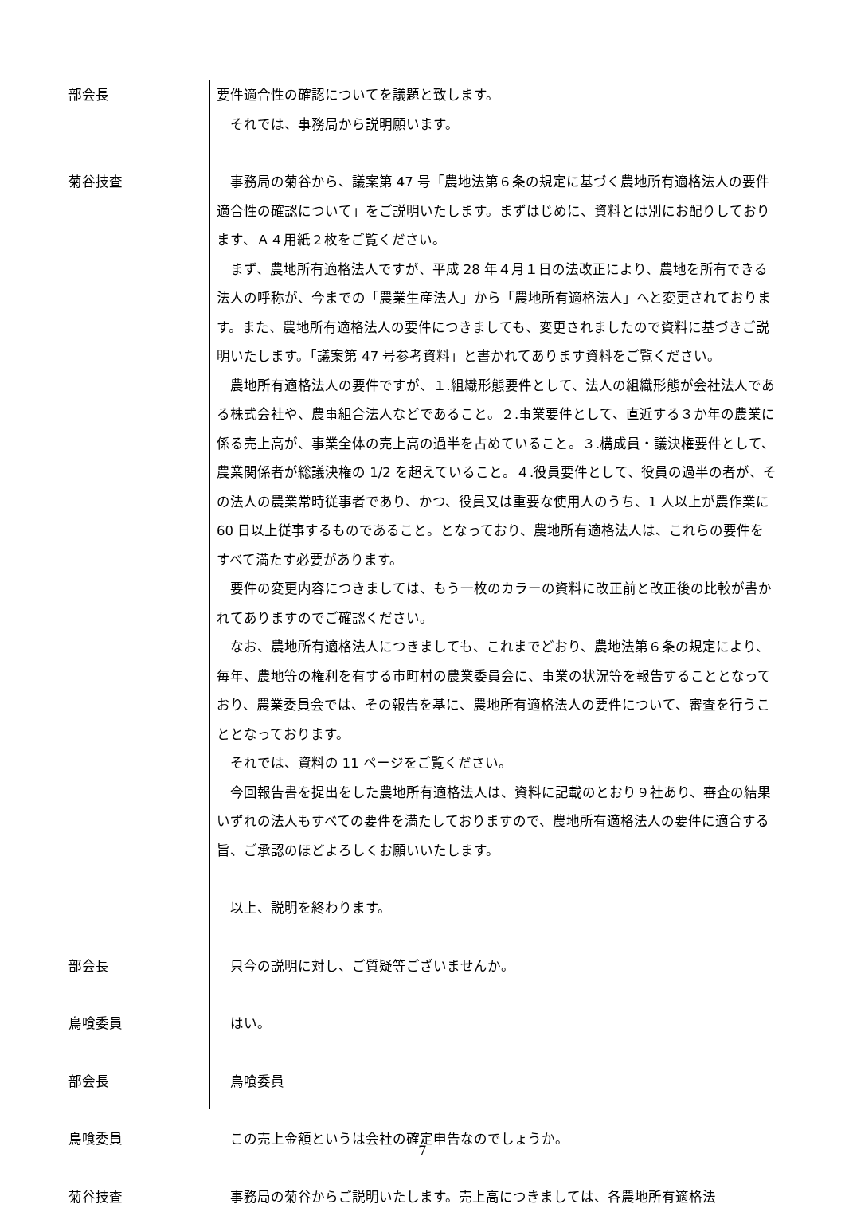部会長 要件適合性の確認についてを議題と致します。
それでは、事務局から説明願います。
菊谷技査 事務局の菊谷から、議案第 47 号「農地法第６条の規定に基づく農地所有適格法人の要件適合性の確認について」をご説明いたします。まずはじめに、資料とは別にお配りしております、Ａ４用紙２枚をご覧ください。
まず、農地所有適格法人ですが、平成 28 年４月１日の法改正により、農地を所有できる法人の呼称が、今までの「農業生産法人」から「農地所有適格法人」へと変更されております。また、農地所有適格法人の要件につきましても、変更されましたので資料に基づきご説明いたします。「議案第 47 号参考資料」と書かれてあります資料をご覧ください。
農地所有適格法人の要件ですが、１.組織形態要件として、法人の組織形態が会社法人である株式会社や、農事組合法人などであること。２.事業要件として、直近する３か年の農業に係る売上高が、事業全体の売上高の過半を占めていること。３.構成員・議決権要件として、農業関係者が総議決権の 1/2 を超えていること。４.役員要件として、役員の過半の者が、その法人の農業常時従事者であり、かつ、役員又は重要な使用人のうち、1 人以上が農作業に 60 日以上従事するものであること。となっており、農地所有適格法人は、これらの要件をすべて満たす必要があります。
要件の変更内容につきましては、もう一枚のカラーの資料に改正前と改正後の比較が書かれてありますのでご確認ください。
なお、農地所有適格法人につきましても、これまでどおり、農地法第６条の規定により、毎年、農地等の権利を有する市町村の農業委員会に、事業の状況等を報告することとなっており、農業委員会では、その報告を基に、農地所有適格法人の要件について、審査を行うこととなっております。
それでは、資料の 11 ページをご覧ください。
今回報告書を提出をした農地所有適格法人は、資料に記載のとおり９社あり、審査の結果いずれの法人もすべての要件を満たしておりますので、農地所有適格法人の要件に適合する旨、ご承認のほどよろしくお願いいたします。
以上、説明を終わります。
部会長 只今の説明に対し、ご質疑等ございませんか。
鳥喰委員 はい。
部会長 鳥喰委員
鳥喰委員 この売上金額というは会社の確定申告なのでしょうか。
菊谷技査 事務局の菊谷からご説明いたします。売上高につきましては、各農地所有適格法
7